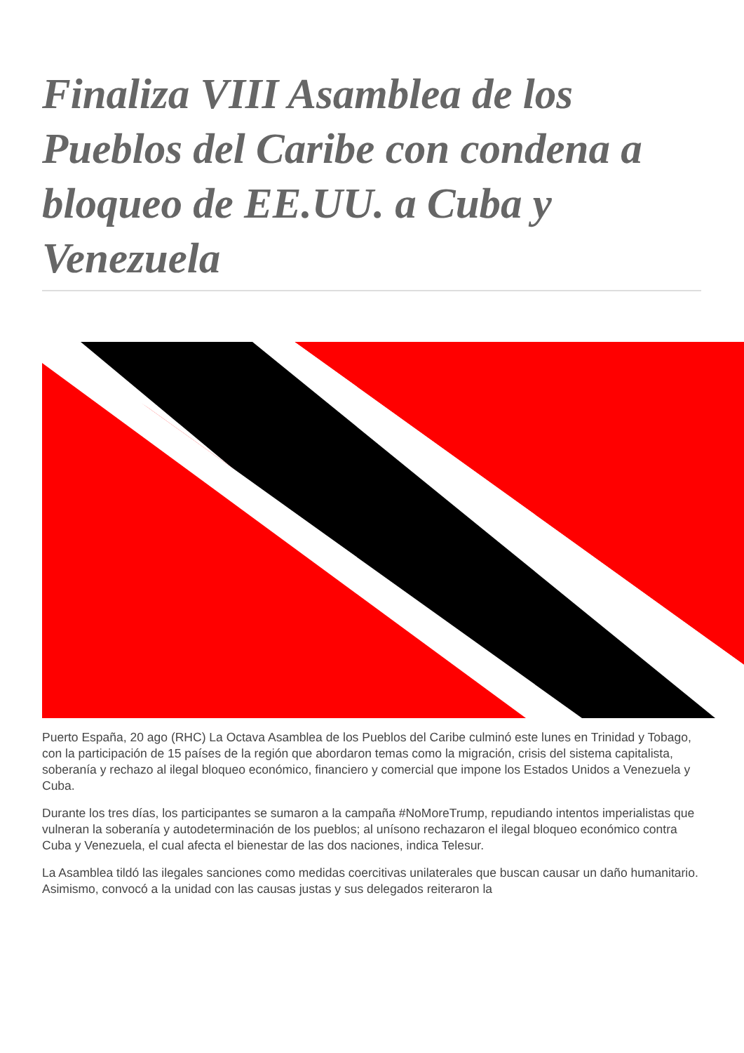Finaliza VIII Asamblea de los Pueblos del Caribe con condena a bloqueo de EE.UU. a Cuba y Venezuela
Puerto España, 20 ago (RHC) La Octava Asamblea de los Pueblos del Caribe culminó este lunes en Trinidad y Tobago, con la participación de 15 países de la región que abordaron temas como la migración, crisis del sistema capitalista, soberanía y rechazo al ilegal bloqueo económico, financiero y comercial que impone los Estados Unidos a Venezuela y Cuba.
Durante los tres días, los participantes se sumaron a la campaña #NoMoreTrump, repudiando intentos imperialistas que vulneran la soberanía y autodeterminación de los pueblos; al unísono rechazaron el ilegal bloqueo económico contra Cuba y Venezuela, el cual afecta el bienestar de las dos naciones, indica Telesur.
La Asamblea tildó las ilegales sanciones como medidas coercitivas unilaterales que buscan causar un daño humanitario. Asimismo, convocó a la unidad con las causas justas y sus delegados reiteraron la